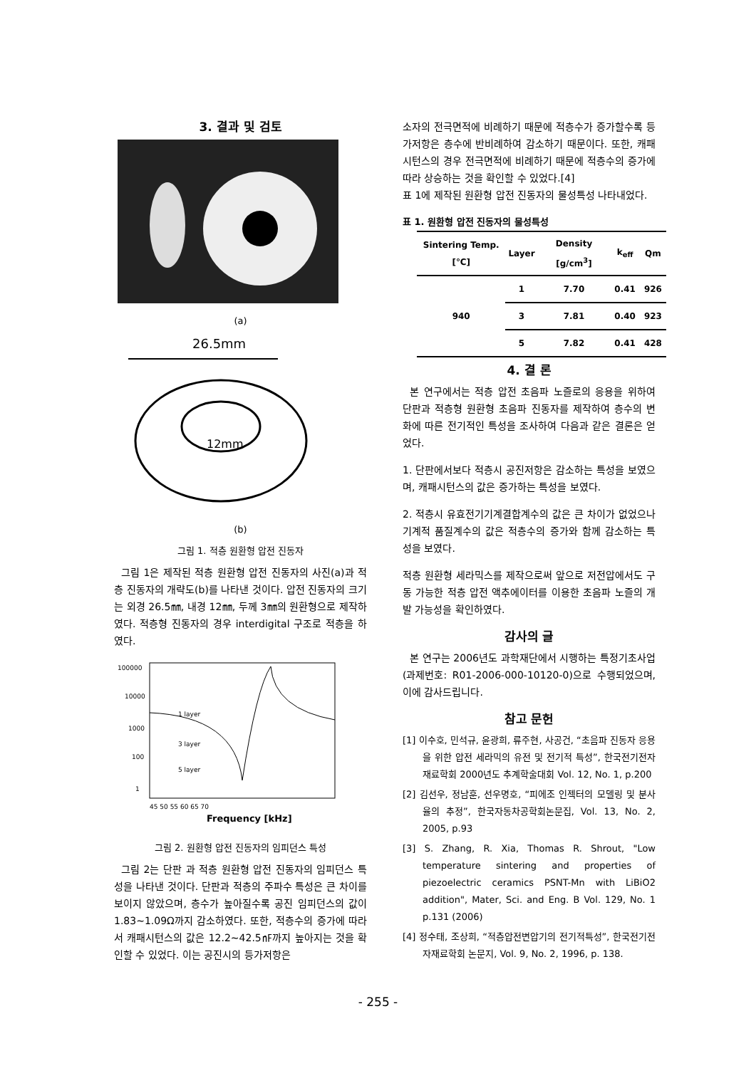3. 결과 및 검토
(a)
26.5mm
12mm
(b)
그림 1. 적층 원환형 압전 진동자
그림 1은 제작된 적층 원환형 압전 진동자의 사진(a)과 적층 진동자의 개략도(b)를 나타낸 것이다. 압전 진동자의 크기는 외경 26.5㎜, 내경 12㎜, 두께 3㎜의 원환형으로 제작하였다. 적층형 진동자의 경우 interdigital 구조로 적층을 하였다.
100000
10000
1000
100
1
1 layer
3 layer
5 layer
45 50 55 60 65 70
Frequency [kHz]
그림 2. 원환형 압전 진동자의 임피던스 특성
그림 2는 단판 과 적층 원환형 압전 진동자의 임피던스 특성을 나타낸 것이다. 단판과 적층의 주파수 특성은 큰 차이를 보이지 않았으며, 층수가 높아질수록 공진 임피던스의 값이 1.83~1.09Ω까지 감소하였다. 또한, 적층수의 증가에 따라서 캐패시턴스의 값은 12.2~42.5㎋까지 높아지는 것을 확인할 수 있었다. 이는 공진시의 등가저항은
소자의 전극면적에 비례하기 때문에 적층수가 증가할수록 등가저항은 층수에 반비례하여 감소하기 때문이다. 또한, 캐패시턴스의 경우 전극면적에 비례하기 때문에 적층수의 증가에 따라 상승하는 것을 확인할 수 있었다.[4]
표 1에 제작된 원환형 압전 진동자의 물성특성 나타내었다.
표 1. 원환형 압전 진동자의 물성특성
| Sintering Temp.[℃] | Layer | Density [g/cm<sup>3</sup>] | k<sub>eff</sub> | Qm |
| --- | --- | --- | --- | --- |
| 940 | 1 | 7.70 | 0.41 | 926 |
| | 3 | 7.81 | 0.40 | 923 |
| | 5 | 7.82 | 0.41 | 428 |
4. 결 론
본 연구에서는 적층 압전 초음파 노즐로의 응용을 위하여 단판과 적층형 원환형 초음파 진동자를 제작하여 층수의 변화에 따른 전기적인 특성을 조사하여 다음과 같은 결론은 얻었다.
1. 단판에서보다 적층시 공진저항은 감소하는 특성을 보였으며, 캐패시턴스의 값은 증가하는 특성을 보였다.
2. 적층시 유효전기기계결합계수의 값은 큰 차이가 없었으나 기계적 품질계수의 값은 적층수의 증가와 함께 감소하는 특성을 보였다.
적층 원환형 세라믹스를 제작으로써 앞으로 저전압에서도 구동 가능한 적층 압전 액추에이터를 이용한 초음파 노즐의 개발 가능성을 확인하였다.
감사의 글
본 연구는 2006년도 과학재단에서 시행하는 특정기초사업 (과제번호: R01-2006-000-10120-0)으로 수행되었으며, 이에 감사드립니다.
참고 문헌
[1] 이수호, 민석규, 윤광희, 류주현, 사공건, “초음파 진동자 응용을 위한 압전 세라믹의 유전 및 전기적 특성”, 한국전기전자재료학회 2000년도 추계학술대회 Vol. 12, No. 1, p.200
[2] 김선우, 정남훈, 선우명호, “피에조 인젝터의 모델링 및 분사율의 추정”, 한국자동차공학회논문집, Vol. 13, No. 2, 2005, p.93
[3] S. Zhang, R. Xia, Thomas R. Shrout, "Low temperature sintering and properties of piezoelectric ceramics PSNT-Mn with LiBiO2 addition", Mater, Sci. and Eng. B Vol. 129, No. 1 p.131 (2006)
[4] 정수태, 조상희, “적층압전변압기의 전기적특성”, 한국전기전자재료학회 논문지, Vol. 9, No. 2, 1996, p. 138.
- 255 -